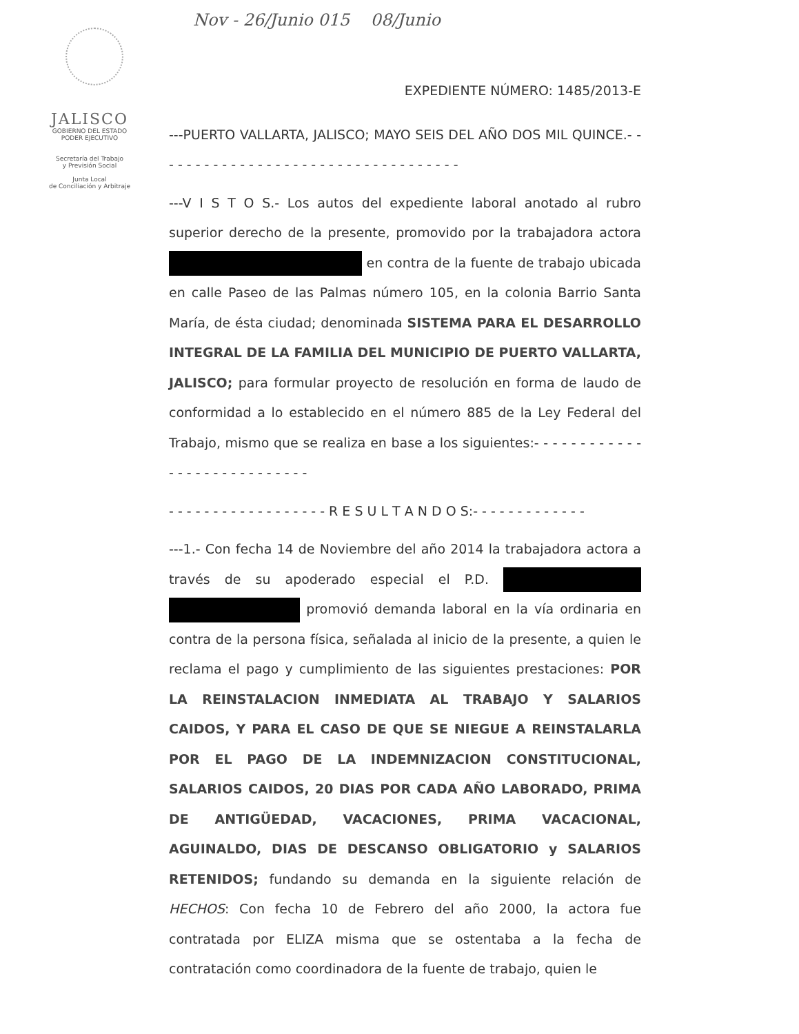Nov - 26/Junio 015 08/Junio
JALISCO
GOBIERNO DEL ESTADO
PODER EJECUTIVO
Secretaría del Trabajo
y Previsión Social
Junta Local
de Conciliación y Arbitraje
EXPEDIENTE NÚMERO: 1485/2013-E
---PUERTO VALLARTA, JALISCO; MAYO SEIS DEL AÑO DOS MIL QUINCE.- - - - - - - - - - - - - - - - - - - - - - - - - - - - - - - - - - -
---V I S T O S.- Los autos del expediente laboral anotado al rubro superior derecho de la presente, promovido por la trabajadora actora en contra de la fuente de trabajo ubicada en calle Paseo de las Palmas número 105, en la colonia Barrio Santa María, de ésta ciudad; denominada SISTEMA PARA EL DESARROLLO INTEGRAL DE LA FAMILIA DEL MUNICIPIO DE PUERTO VALLARTA, JALISCO; para formular proyecto de resolución en forma de laudo de conformidad a lo establecido en el número 885 de la Ley Federal del Trabajo, mismo que se realiza en base a los siguientes:- - - - - - - - - - - - - - - - - - - - - - - - - - - -
- - - - - - - - - - - - - - - - - - R E S U L T A N D O S:- - - - - - - - - - - - -
---1.- Con fecha 14 de Noviembre del año 2014 la trabajadora actora a través de su apoderado especial el P.D. promovió demanda laboral en la vía ordinaria en contra de la persona física, señalada al inicio de la presente, a quien le reclama el pago y cumplimiento de las siguientes prestaciones: POR LA REINSTALACION INMEDIATA AL TRABAJO Y SALARIOS CAIDOS, Y PARA EL CASO DE QUE SE NIEGUE A REINSTALARLA POR EL PAGO DE LA INDEMNIZACION CONSTITUCIONAL, SALARIOS CAIDOS, 20 DIAS POR CADA AÑO LABORADO, PRIMA DE ANTIGÜEDAD, VACACIONES, PRIMA VACACIONAL, AGUINALDO, DIAS DE DESCANSO OBLIGATORIO y SALARIOS RETENIDOS; fundando su demanda en la siguiente relación de HECHOS: Con fecha 10 de Febrero del año 2000, la actora fue contratada por ELIZA misma que se ostentaba a la fecha de contratación como coordinadora de la fuente de trabajo, quien le